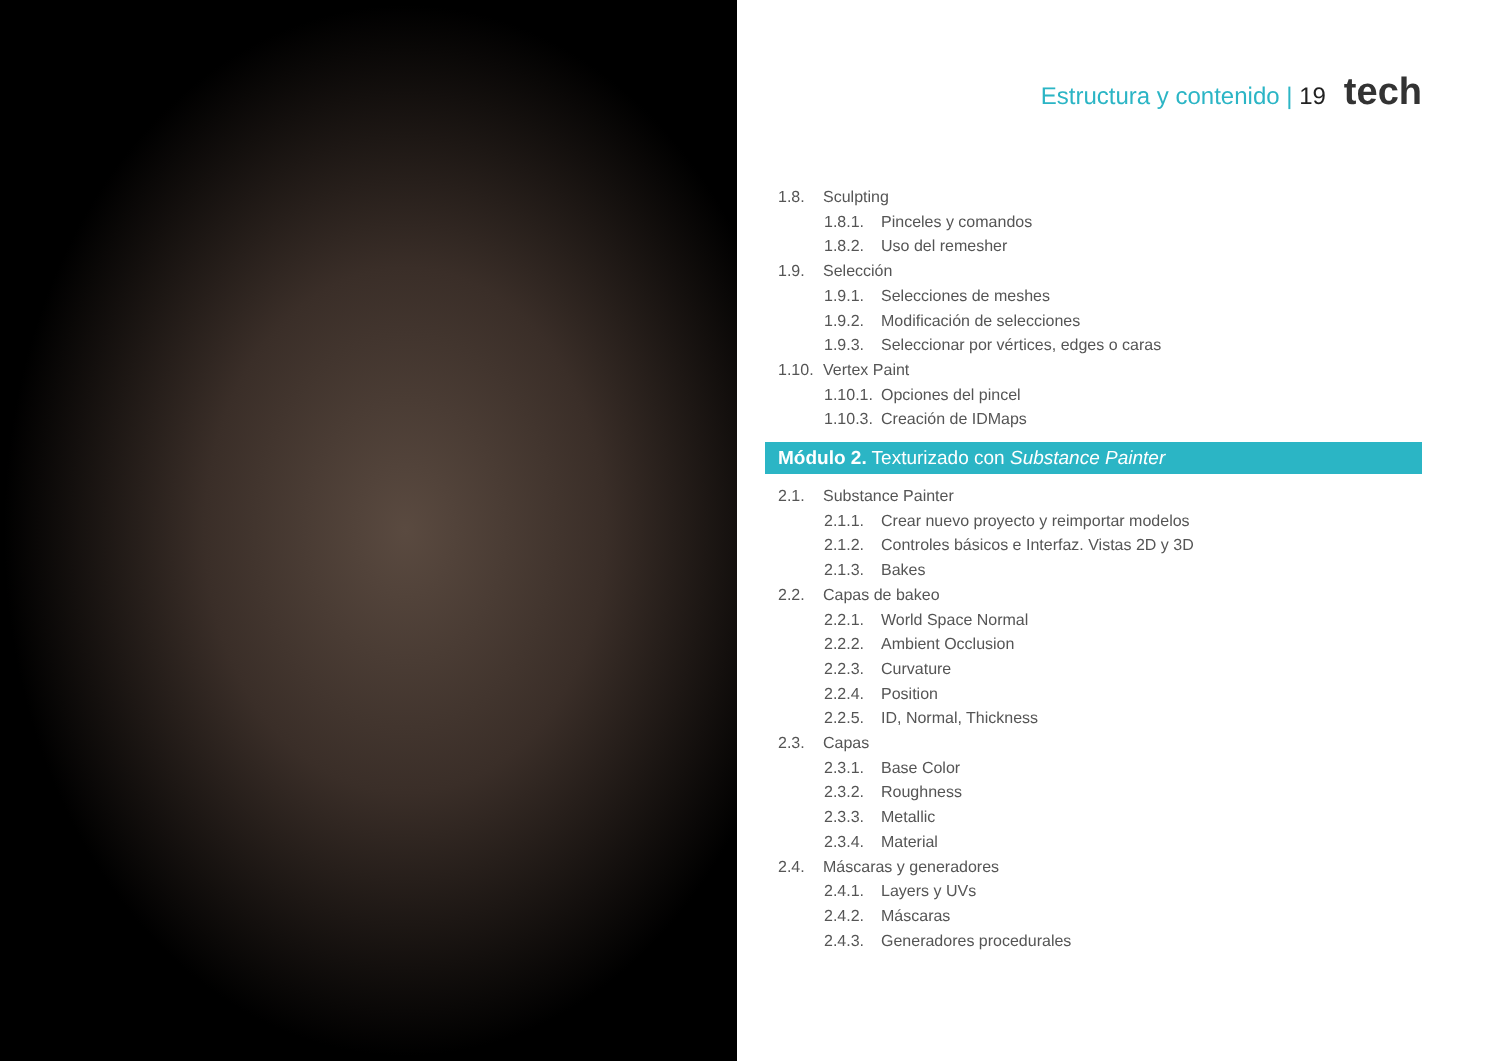Estructura y contenido | 19 tech
1.8. Sculpting
1.8.1. Pinceles y comandos
1.8.2. Uso del remesher
1.9. Selección
1.9.1. Selecciones de meshes
1.9.2. Modificación de selecciones
1.9.3. Seleccionar por vértices, edges o caras
1.10. Vertex Paint
1.10.1. Opciones del pincel
1.10.3. Creación de IDMaps
Módulo 2. Texturizado con Substance Painter
2.1. Substance Painter
2.1.1. Crear nuevo proyecto y reimportar modelos
2.1.2. Controles básicos e Interfaz. Vistas 2D y 3D
2.1.3. Bakes
2.2. Capas de bakeo
2.2.1. World Space Normal
2.2.2. Ambient Occlusion
2.2.3. Curvature
2.2.4. Position
2.2.5. ID, Normal, Thickness
2.3. Capas
2.3.1. Base Color
2.3.2. Roughness
2.3.3. Metallic
2.3.4. Material
2.4. Máscaras y generadores
2.4.1. Layers y UVs
2.4.2. Máscaras
2.4.3. Generadores procedurales